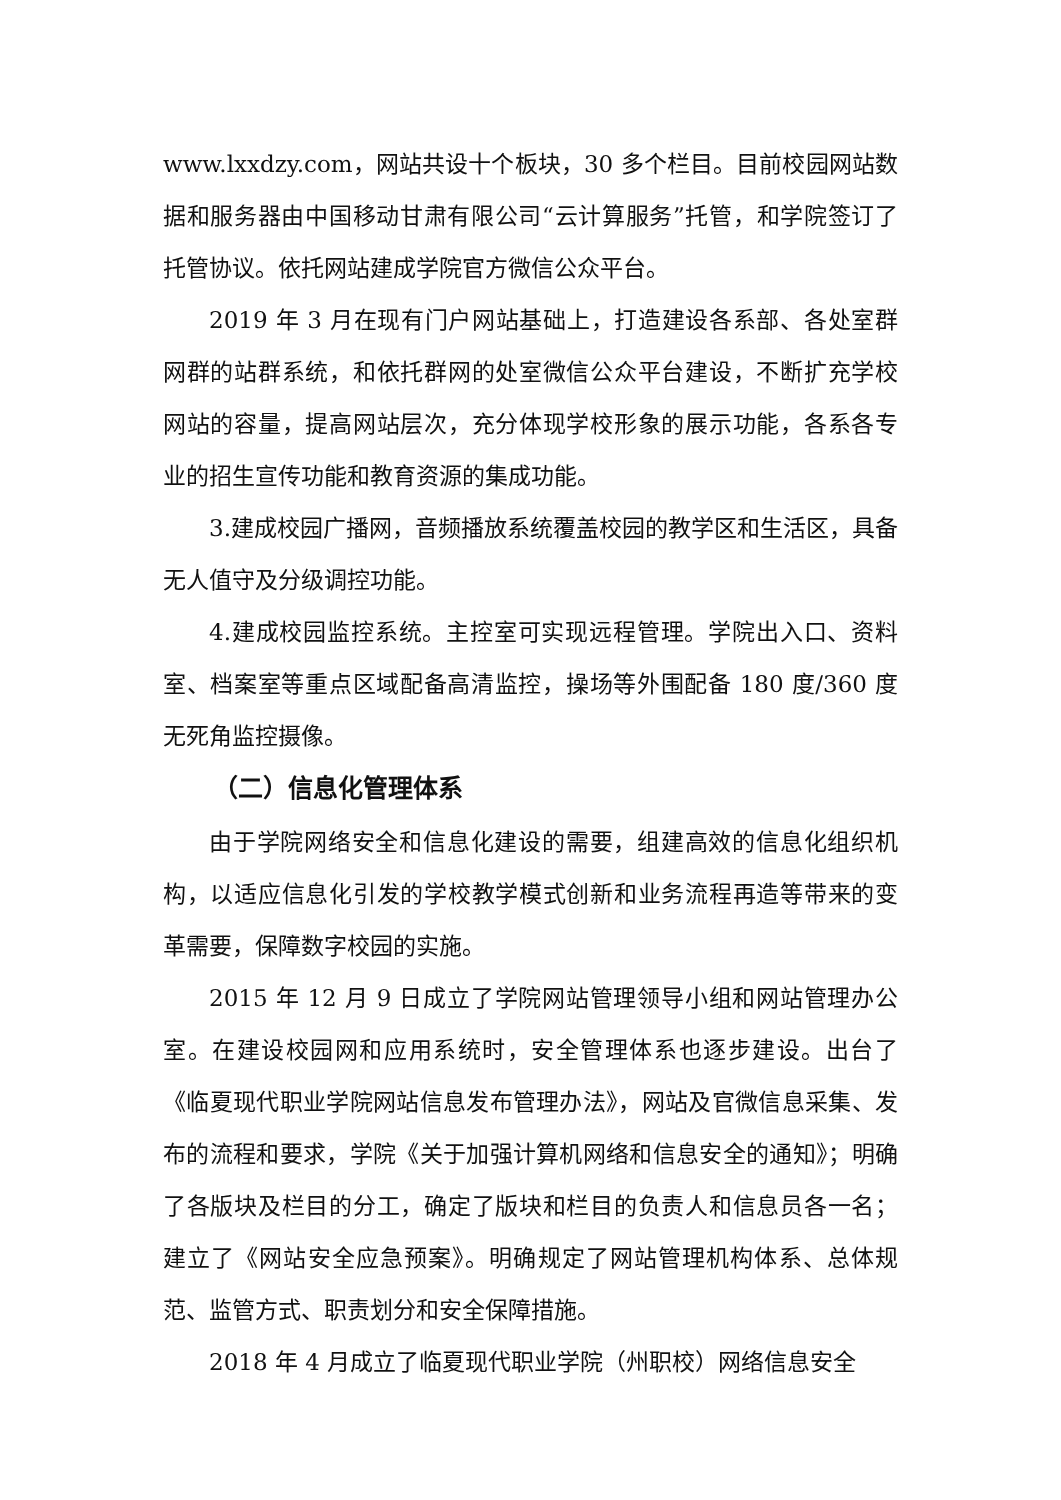www.lxxdzy.com，网站共设十个板块，30 多个栏目。目前校园网站数据和服务器由中国移动甘肃有限公司“云计算服务”托管，和学院签订了托管协议。依托网站建成学院官方微信公众平台。
2019 年 3 月在现有门户网站基础上，打造建设各系部、各处室群网群的站群系统，和依托群网的处室微信公众平台建设，不断扩充学校网站的容量，提高网站层次，充分体现学校形象的展示功能，各系各专业的招生宣传功能和教育资源的集成功能。
3.建成校园广播网，音频播放系统覆盖校园的教学区和生活区，具备无人值守及分级调控功能。
4.建成校园监控系统。主控室可实现远程管理。学院出入口、资料室、档案室等重点区域配备高清监控，操场等外围配备 180 度/360 度无死角监控摄像。
（二）信息化管理体系
由于学院网络安全和信息化建设的需要，组建高效的信息化组织机构，以适应信息化引发的学校教学模式创新和业务流程再造等带来的变革需要，保障数字校园的实施。
2015 年 12 月 9 日成立了学院网站管理领导小组和网站管理办公室。在建设校园网和应用系统时，安全管理体系也逐步建设。出台了《临夏现代职业学院网站信息发布管理办法》，网站及官微信息采集、发布的流程和要求，学院《关于加强计算机网络和信息安全的通知》；明确了各版块及栏目的分工，确定了版块和栏目的负责人和信息员各一名；建立了《网站安全应急预案》。明确规定了网站管理机构体系、总体规范、监管方式、职责划分和安全保障措施。
2018 年 4 月成立了临夏现代职业学院（州职校）网络信息安全